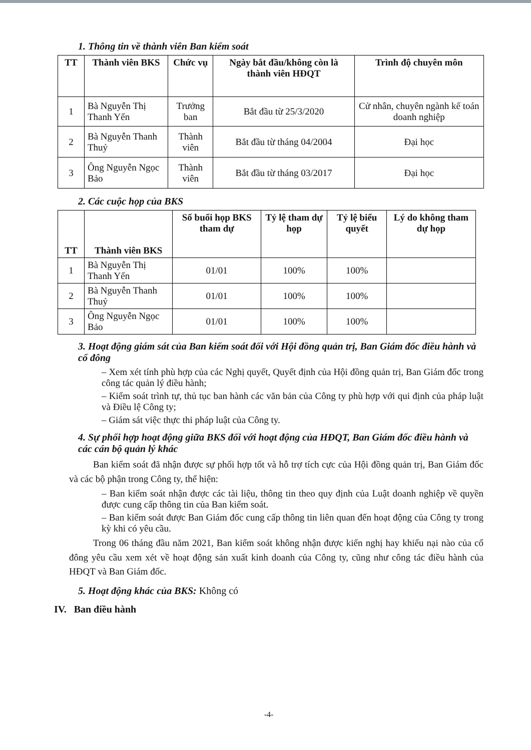1. Thông tin về thành viên Ban kiểm soát
| TT | Thành viên BKS | Chức vụ | Ngày bắt đầu/không còn là thành viên HĐQT | Trình độ chuyên môn |
| --- | --- | --- | --- | --- |
| 1 | Bà Nguyễn Thị Thanh Yến | Trưởng ban | Bắt đầu từ 25/3/2020 | Cử nhân, chuyên ngành kế toán doanh nghiệp |
| 2 | Bà Nguyễn Thanh Thuỷ | Thành viên | Bắt đầu từ tháng 04/2004 | Đại học |
| 3 | Ông Nguyễn Ngọc Bảo | Thành viên | Bắt đầu từ tháng 03/2017 | Đại học |
2. Các cuộc họp của BKS
| TT | Thành viên BKS | Số buổi họp BKS tham dự | Tỷ lệ tham dự họp | Tỷ lệ biểu quyết | Lý do không tham dự họp |
| --- | --- | --- | --- | --- | --- |
| 1 | Bà Nguyễn Thị Thanh Yến | 01/01 | 100% | 100% | |
| 2 | Bà Nguyễn Thanh Thuỷ | 01/01 | 100% | 100% | |
| 3 | Ông Nguyễn Ngọc Bảo | 01/01 | 100% | 100% | |
3. Hoạt động giám sát của Ban kiểm soát đối với Hội đồng quản trị, Ban Giám đốc điều hành và cổ đông
– Xem xét tính phù hợp của các Nghị quyết, Quyết định của Hội đồng quản trị, Ban Giám đốc trong công tác quản lý điều hành;
– Kiểm soát trình tự, thủ tục ban hành các văn bản của Công ty phù hợp với qui định của pháp luật và Điều lệ Công ty;
– Giám sát việc thực thi pháp luật của Công ty.
4. Sự phối hợp hoạt động giữa BKS đối với hoạt động của HĐQT, Ban Giám đốc điều hành và các cán bộ quản lý khác
Ban kiểm soát đã nhận được sự phối hợp tốt và hỗ trợ tích cực của Hội đồng quản trị, Ban Giám đốc và các bộ phận trong Công ty, thể hiện:
– Ban kiểm soát nhận được các tài liệu, thông tin theo quy định của Luật doanh nghiệp về quyền được cung cấp thông tin của Ban kiểm soát.
– Ban kiểm soát được Ban Giám đốc cung cấp thông tin liên quan đến hoạt động của Công ty trong kỳ khi có yêu cầu.
Trong 06 tháng đầu năm 2021, Ban kiểm soát không nhận được kiến nghị hay khiếu nại nào của cổ đông yêu cầu xem xét về hoạt động sản xuất kinh doanh của Công ty, cũng như công tác điều hành của HĐQT và Ban Giám đốc.
5. Hoạt động khác của BKS: Không có
IV. Ban điều hành
-4-